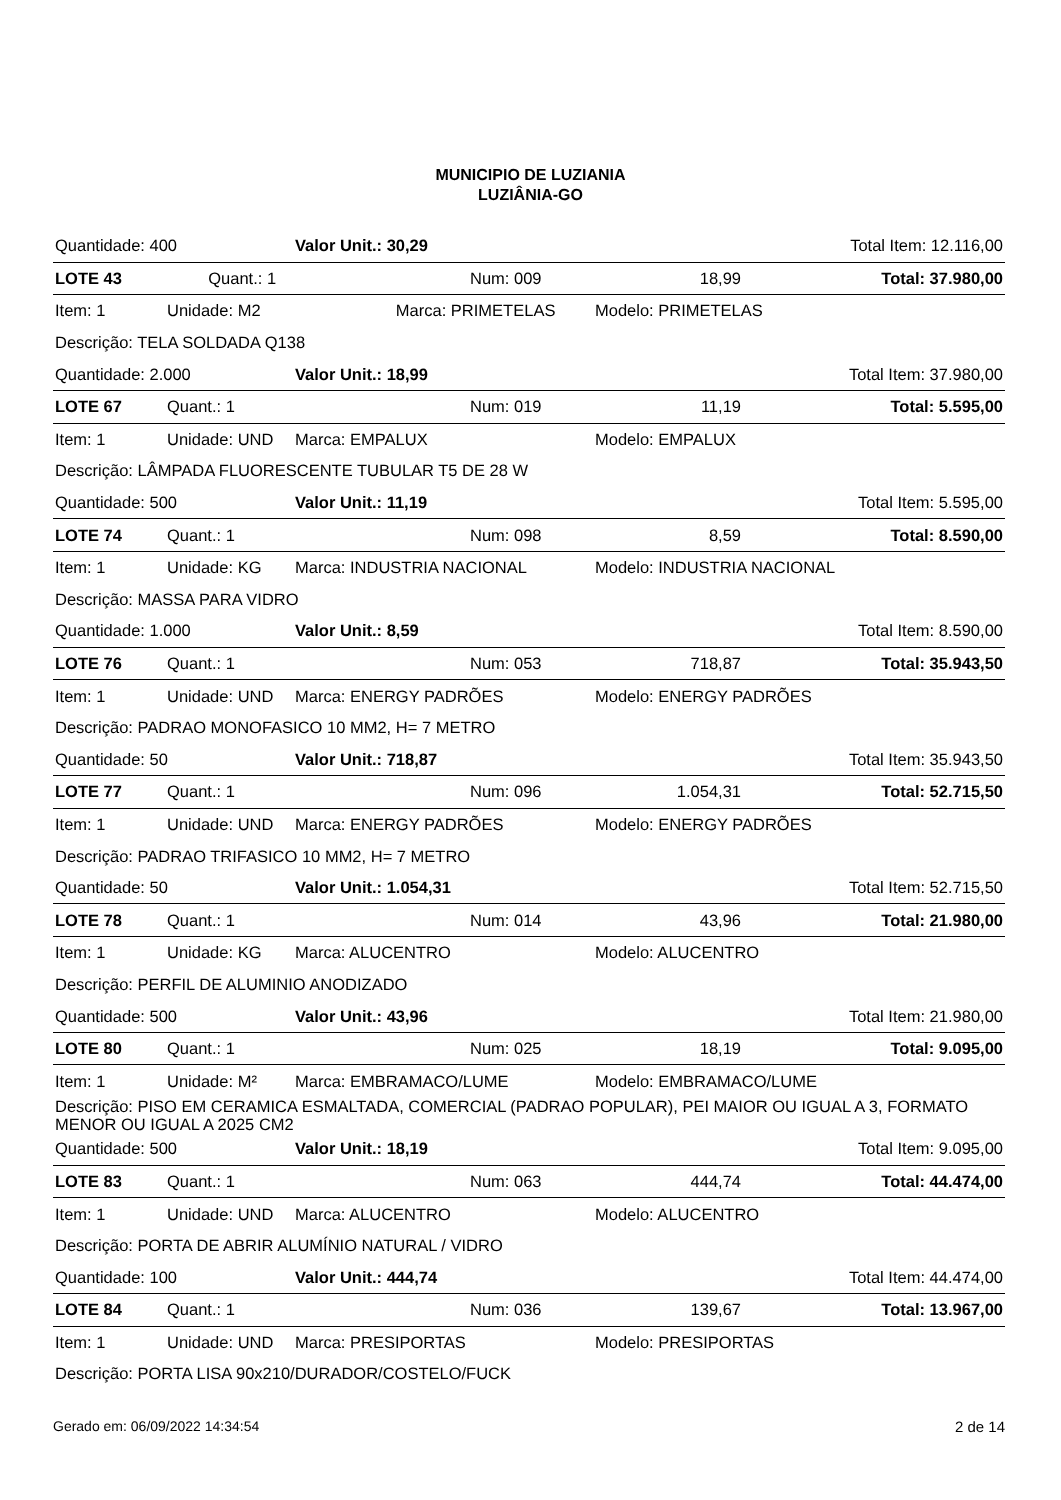MUNICIPIO DE LUZIANIA
LUZIÂNIA-GO
| Quantidade: 400 | | Valor Unit.: 30,29 | | Total Item: 12.116,00 | |
| LOTE 43 | Quant.: 1 | | Num: 009 | 18,99 | Total: 37.980,00 |
| Item: 1 | Unidade: M2 | Marca: PRIMETELAS | | Modelo: PRIMETELAS | |
| Descrição: TELA SOLDADA Q138 | | | | | |
| Quantidade: 2.000 | | Valor Unit.: 18,99 | | Total Item: 37.980,00 | |
| LOTE 67 | Quant.: 1 | | Num: 019 | 11,19 | Total: 5.595,00 |
| Item: 1 | Unidade: UND | Marca: EMPALUX | | Modelo: EMPALUX | |
| Descrição: LÂMPADA FLUORESCENTE TUBULAR T5 DE 28 W | | | | | |
| Quantidade: 500 | | Valor Unit.: 11,19 | | Total Item: 5.595,00 | |
| LOTE 74 | Quant.: 1 | | Num: 098 | 8,59 | Total: 8.590,00 |
| Item: 1 | Unidade: KG | Marca: INDUSTRIA NACIONAL | | Modelo: INDUSTRIA NACIONAL | |
| Descrição: MASSA PARA VIDRO | | | | | |
| Quantidade: 1.000 | | Valor Unit.: 8,59 | | Total Item: 8.590,00 | |
| LOTE 76 | Quant.: 1 | | Num: 053 | 718,87 | Total: 35.943,50 |
| Item: 1 | Unidade: UND | Marca: ENERGY PADRÕES | | Modelo: ENERGY PADRÕES | |
| Descrição: PADRAO MONOFASICO 10 MM2, H= 7 METRO | | | | | |
| Quantidade: 50 | | Valor Unit.: 718,87 | | Total Item: 35.943,50 | |
| LOTE 77 | Quant.: 1 | | Num: 096 | 1.054,31 | Total: 52.715,50 |
| Item: 1 | Unidade: UND | Marca: ENERGY PADRÕES | | Modelo: ENERGY PADRÕES | |
| Descrição: PADRAO TRIFASICO 10 MM2, H= 7 METRO | | | | | |
| Quantidade: 50 | | Valor Unit.: 1.054,31 | | Total Item: 52.715,50 | |
| LOTE 78 | Quant.: 1 | | Num: 014 | 43,96 | Total: 21.980,00 |
| Item: 1 | Unidade: KG | Marca: ALUCENTRO | | Modelo: ALUCENTRO | |
| Descrição: PERFIL DE ALUMINIO ANODIZADO | | | | | |
| Quantidade: 500 | | Valor Unit.: 43,96 | | Total Item: 21.980,00 | |
| LOTE 80 | Quant.: 1 | | Num: 025 | 18,19 | Total: 9.095,00 |
| Item: 1 | Unidade: M² | Marca: EMBRAMACO/LUME | | Modelo: EMBRAMACO/LUME | |
| Descrição: PISO EM CERAMICA ESMALTADA, COMERCIAL (PADRAO POPULAR), PEI MAIOR OU IGUAL A 3, FORMATO MENOR OU IGUAL A 2025 CM2 | | | | | |
| Quantidade: 500 | | Valor Unit.: 18,19 | | Total Item: 9.095,00 | |
| LOTE 83 | Quant.: 1 | | Num: 063 | 444,74 | Total: 44.474,00 |
| Item: 1 | Unidade: UND | Marca: ALUCENTRO | | Modelo: ALUCENTRO | |
| Descrição: PORTA DE ABRIR ALUMÍNIO NATURAL / VIDRO | | | | | |
| Quantidade: 100 | | Valor Unit.: 444,74 | | Total Item: 44.474,00 | |
| LOTE 84 | Quant.: 1 | | Num: 036 | 139,67 | Total: 13.967,00 |
| Item: 1 | Unidade: UND | Marca: PRESIPORTAS | | Modelo: PRESIPORTAS | |
| Descrição: PORTA LISA 90x210/DURADOR/COSTELO/FUCK | | | | | |
Gerado em: 06/09/2022 14:34:54 2 de 14